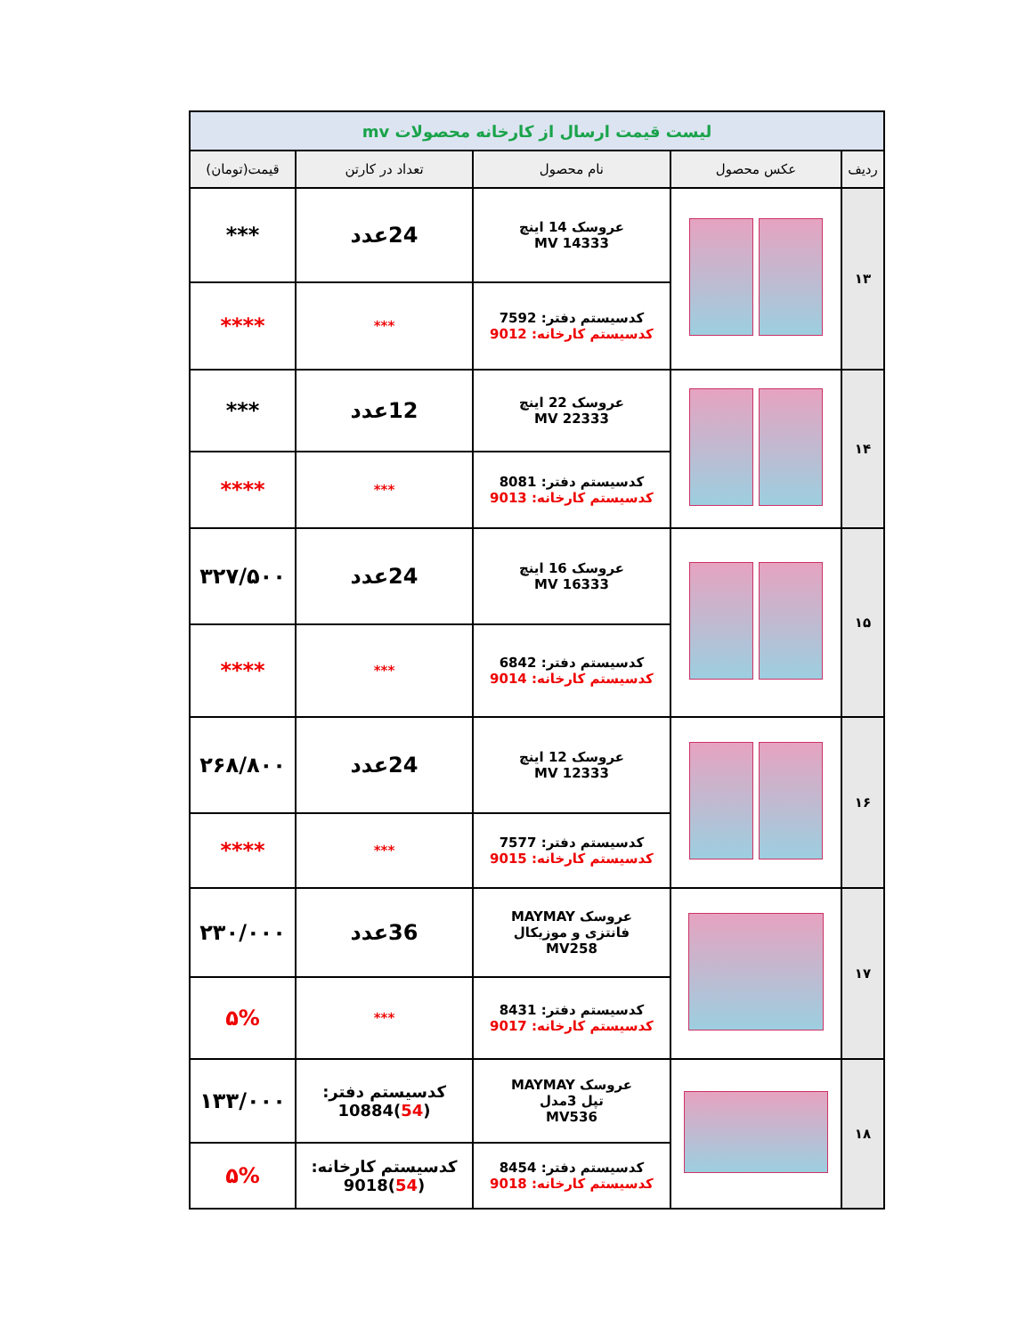| لیست قیمت ارسال از کارخانه محصولات mv | | | | |
| ردیف | عکس محصول | نام محصول | تعداد در کارتن | قیمت(تومان) |
| ۱۳ | | عروسک 14 اینچ MV 14333 | 24عدد | *** |
| | | کدسیستم دفتر: 7592 کدسیستم کارخانه: 9012 | *** | **** |
| ۱۴ | | عروسک 22 اینچ MV 22333 | 12عدد | *** |
| | | کدسیستم دفتر: 8081 کدسیستم کارخانه: 9013 | *** | **** |
| ۱۵ | | عروسک 16 اینچ MV 16333 | 24عدد | ۳۲۷/۵۰۰ |
| | | کدسیستم دفتر: 6842 کدسیستم کارخانه: 9014 | *** | **** |
| ۱۶ | | عروسک 12 اینچ MV 12333 | 24عدد | ۲۶۸/۸۰۰ |
| | | کدسیستم دفتر: 7577 کدسیستم کارخانه: 9015 | *** | **** |
| ۱۷ | | عروسک MAYMAY فانتزی و موزیکال MV258 | 36عدد | ۲۳۰/۰۰۰ |
| | | کدسیستم دفتر: 8431 کدسیستم کارخانه: 9017 | *** | ۵% |
| ۱۸ | | عروسک MAYMAY تپل 3مدل MV536 | کدسیستم دفتر: ( 54 )10884 | ۱۳۳/۰۰۰ |
| | | کدسیستم دفتر: 8454 کدسیستم کارخانه: 9018 | کدسیستم کارخانه: ( 54 )9018 | ۵% |